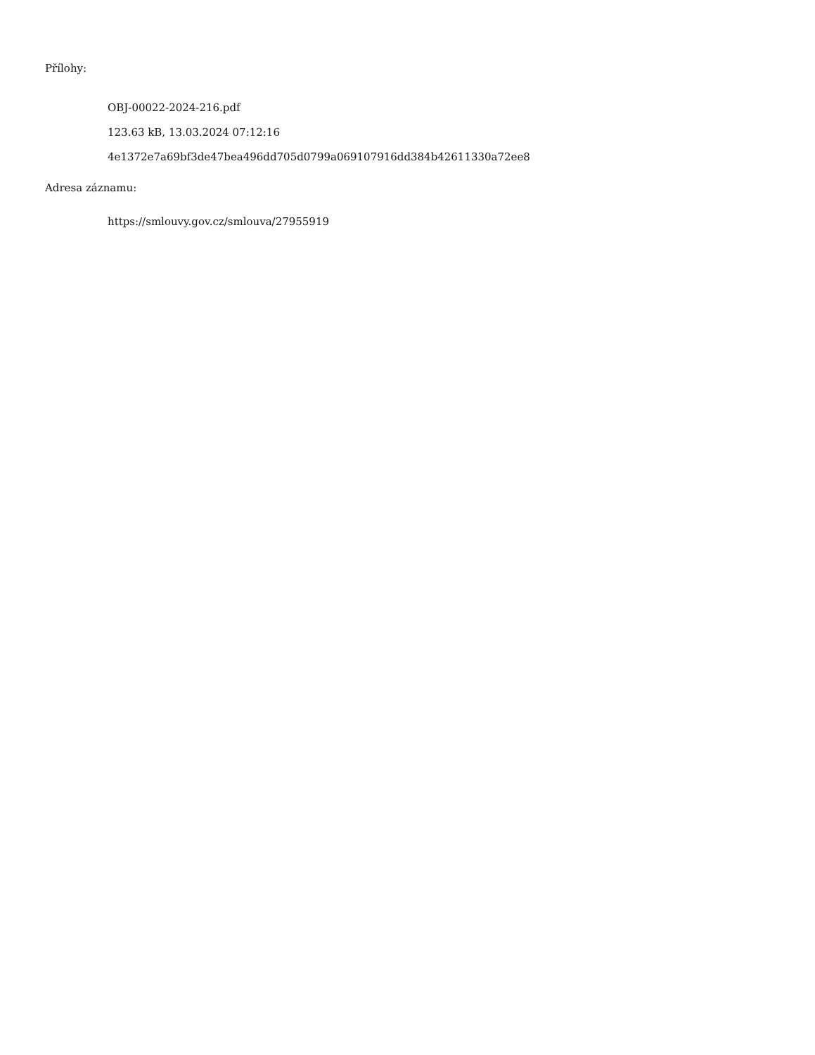Přílohy:
OBJ-00022-2024-216.pdf
123.63 kB, 13.03.2024 07:12:16
4e1372e7a69bf3de47bea496dd705d0799a069107916dd384b42611330a72ee8
Adresa záznamu:
https://smlouvy.gov.cz/smlouva/27955919